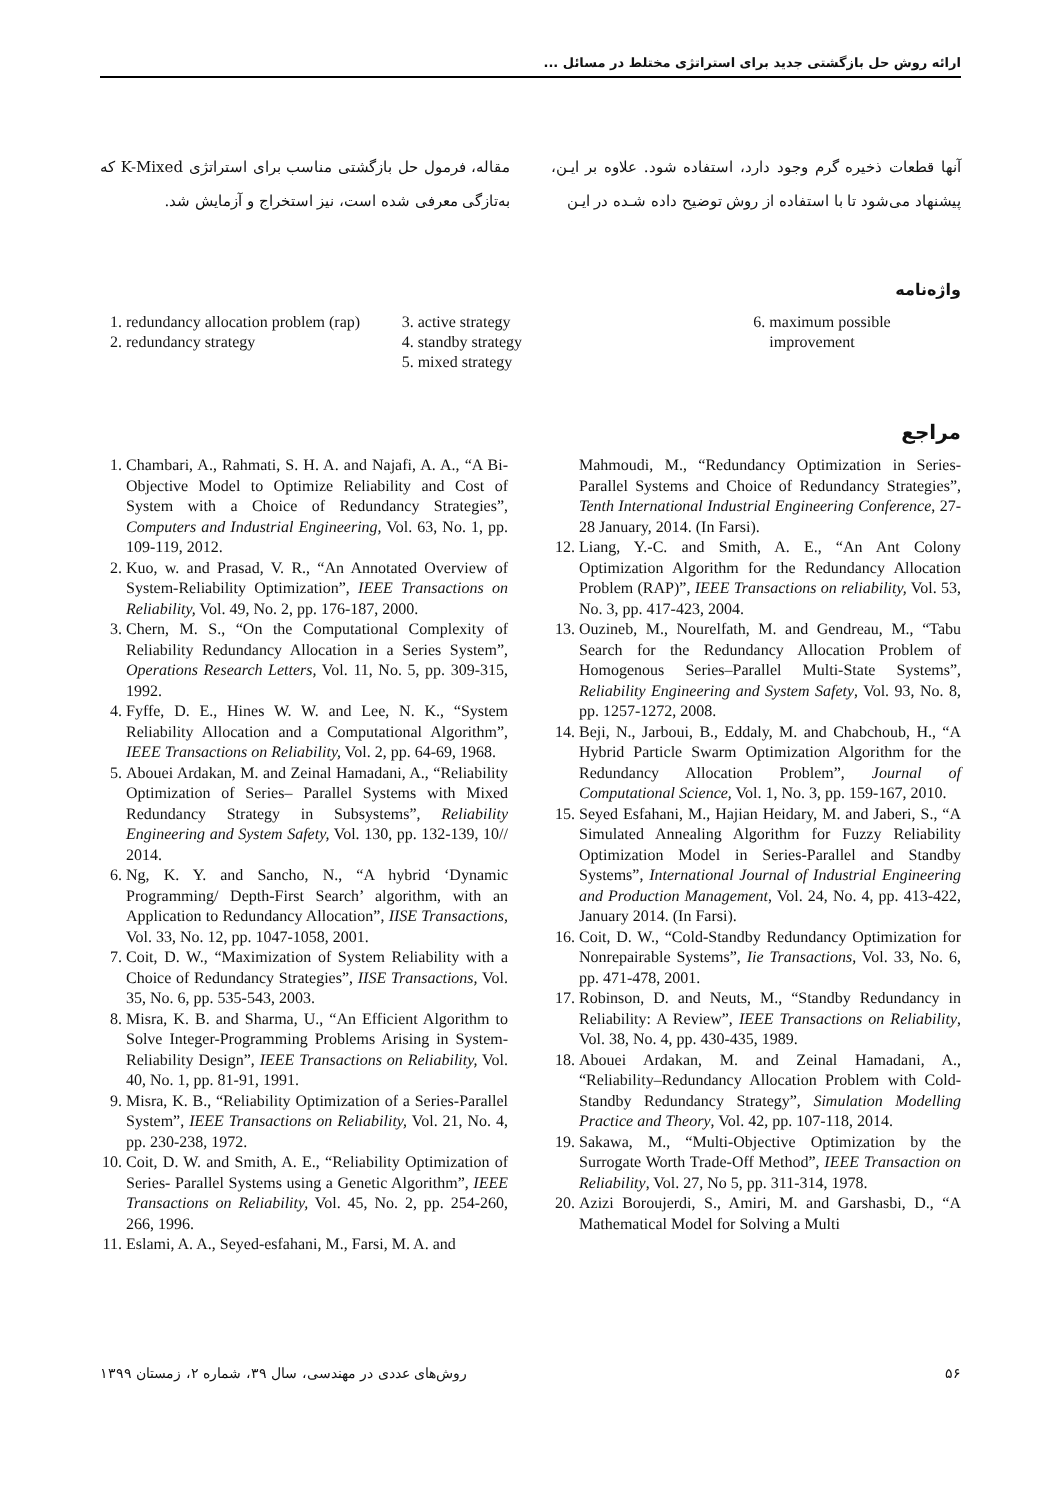ارائه روش حل بازگشتی جدید برای استراتژی مختلط در مسائل ...
آنها قطعات ذخیره گرم وجود دارد، استفاده شود. علاوه بر ایـن، پیشنهاد می‌شود تا با استفاده از روش توضیح داده شـده در ایـن
مقاله، فرمول حل بازگشتی مناسب برای استراتژی K-Mixed که به‌تازگی معرفی شده است، نیز استخراج و آزمایش شد.
واژه‌نامه
1. redundancy allocation problem (rap)
2. redundancy strategy
3. active strategy
4. standby strategy
5. mixed strategy
6. maximum possible improvement
مراجع
1. Chambari, A., Rahmati, S. H. A. and Najafi, A. A., “A Bi-Objective Model to Optimize Reliability and Cost of System with a Choice of Redundancy Strategies”, Computers and Industrial Engineering, Vol. 63, No. 1, pp. 109-119, 2012.
2. Kuo, w. and Prasad, V. R., “An Annotated Overview of System-Reliability Optimization”, IEEE Transactions on Reliability, Vol. 49, No. 2, pp. 176-187, 2000.
3. Chern, M. S., “On the Computational Complexity of Reliability Redundancy Allocation in a Series System”, Operations Research Letters, Vol. 11, No. 5, pp. 309-315, 1992.
4. Fyffe, D. E., Hines W. W. and Lee, N. K., “System Reliability Allocation and a Computational Algorithm”, IEEE Transactions on Reliability, Vol. 2, pp. 64-69, 1968.
5. Abouei Ardakan, M. and Zeinal Hamadani, A., “Reliability Optimization of Series– Parallel Systems with Mixed Redundancy Strategy in Subsystems”, Reliability Engineering and System Safety, Vol. 130, pp. 132-139, 10// 2014.
6. Ng, K. Y. and Sancho, N., “A hybrid ‘Dynamic Programming/ Depth-First Search’ algorithm, with an Application to Redundancy Allocation”, IISE Transactions, Vol. 33, No. 12, pp. 1047-1058, 2001.
7. Coit, D. W., “Maximization of System Reliability with a Choice of Redundancy Strategies”, IISE Transactions, Vol. 35, No. 6, pp. 535-543, 2003.
8. Misra, K. B. and Sharma, U., “An Efficient Algorithm to Solve Integer-Programming Problems Arising in System-Reliability Design”, IEEE Transactions on Reliability, Vol. 40, No. 1, pp. 81-91, 1991.
9. Misra, K. B., “Reliability Optimization of a Series-Parallel System”, IEEE Transactions on Reliability, Vol. 21, No. 4, pp. 230-238, 1972.
10. Coit, D. W. and Smith, A. E., “Reliability Optimization of Series- Parallel Systems using a Genetic Algorithm”, IEEE Transactions on Reliability, Vol. 45, No. 2, pp. 254-260, 266, 1996.
11. Eslami, A. A., Seyed-esfahani, M., Farsi, M. A. and
Mahmoudi, M., “Redundancy Optimization in Series- Parallel Systems and Choice of Redundancy Strategies”, Tenth International Industrial Engineering Conference, 27-28 January, 2014. (In Farsi).
12. Liang, Y.-C. and Smith, A. E., “An Ant Colony Optimization Algorithm for the Redundancy Allocation Problem (RAP)”, IEEE Transactions on reliability, Vol. 53, No. 3, pp. 417-423, 2004.
13. Ouzineb, M., Nourelfath, M. and Gendreau, M., “Tabu Search for the Redundancy Allocation Problem of Homogenous Series–Parallel Multi-State Systems”, Reliability Engineering and System Safety, Vol. 93, No. 8, pp. 1257-1272, 2008.
14. Beji, N., Jarboui, B., Eddaly, M. and Chabchoub, H., “A Hybrid Particle Swarm Optimization Algorithm for the Redundancy Allocation Problem”, Journal of Computational Science, Vol. 1, No. 3, pp. 159-167, 2010.
15. Seyed Esfahani, M., Hajian Heidary, M. and Jaberi, S., “A Simulated Annealing Algorithm for Fuzzy Reliability Optimization Model in Series-Parallel and Standby Systems”, International Journal of Industrial Engineering and Production Management, Vol. 24, No. 4, pp. 413-422, January 2014. (In Farsi).
16. Coit, D. W., “Cold-Standby Redundancy Optimization for Nonrepairable Systems”, Iie Transactions, Vol. 33, No. 6, pp. 471-478, 2001.
17. Robinson, D. and Neuts, M., “Standby Redundancy in Reliability: A Review”, IEEE Transactions on Reliability, Vol. 38, No. 4, pp. 430-435, 1989.
18. Abouei Ardakan, M. and Zeinal Hamadani, A., “Reliability–Redundancy Allocation Problem with Cold-Standby Redundancy Strategy”, Simulation Modelling Practice and Theory, Vol. 42, pp. 107-118, 2014.
19. Sakawa, M., “Multi-Objective Optimization by the Surrogate Worth Trade-Off Method”, IEEE Transaction on Reliability, Vol. 27, No 5, pp. 311-314, 1978.
20. Azizi Boroujerdi, S., Amiri, M. and Garshasbi, D., “A Mathematical Model for Solving a Multi
۵۶ روش‌های عددی در مهندسی، سال ۳۹، شماره ۲، زمستان ۱۳۹۹